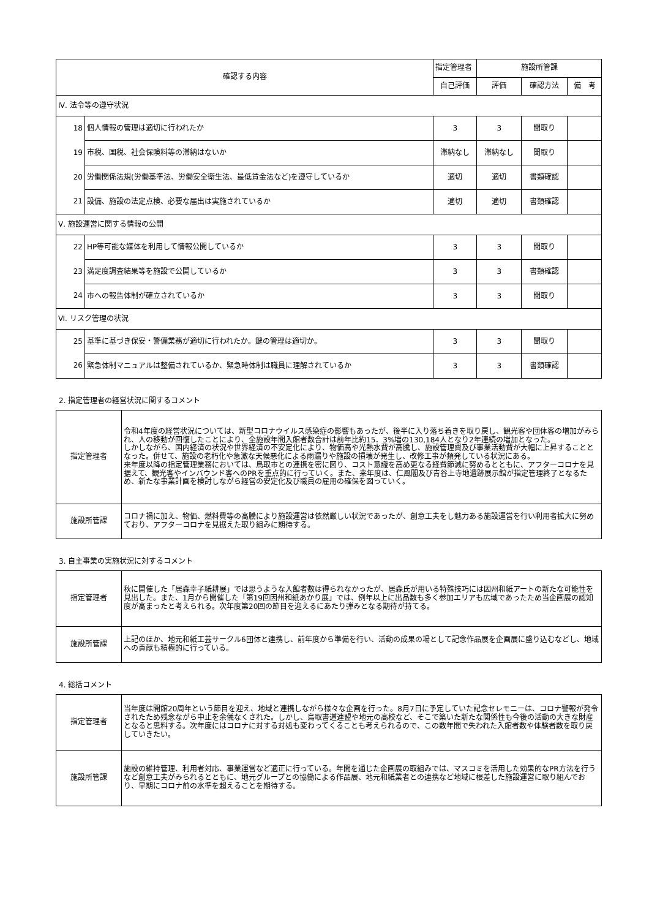| 確認する内容 | | 指定管理者 | 施設所管課 | | |
| --- | --- | --- | --- | --- | --- |
| | | 自己評価 | 評価 | 確認方法 | 備 考 |
| Ⅳ. 法令等の遵守状況 | | | | | |
| 18 | 個人情報の管理は適切に行われたか | 3 | 3 | 聞取り | |
| 19 | 市税、国税、社会保険料等の滞納はないか | 滞納なし | 滞納なし | 聞取り | |
| 20 | 労働関係法規(労働基準法、労働安全衛生法、最低賃金法など)を遵守しているか | 適切 | 適切 | 書類確認 | |
| 21 | 設備、施設の法定点検、必要な届出は実施されているか | 適切 | 適切 | 書類確認 | |
| Ⅴ. 施設運営に関する情報の公開 | | | | | |
| 22 | HP等可能な媒体を利用して情報公開しているか | 3 | 3 | 聞取り | |
| 23 | 満足度調査結果等を施設で公開しているか | 3 | 3 | 書類確認 | |
| 24 | 市への報告体制が確立されているか | 3 | 3 | 聞取り | |
| Ⅵ. リスク管理の状況 | | | | | |
| 25 | 基準に基づき保安・警備業務が適切に行われたか。鍵の管理は適切か。 | 3 | 3 | 聞取り | |
| 26 | 緊急体制マニュアルは整備されているか、緊急時体制は職員に理解されているか | 3 | 3 | 書類確認 | |
2. 指定管理者の経営状況に関するコメント
| 指定管理者 | 令和4年度の経営状況については、新型コロナウイルス感染症の影響もあったが、後半に入り落ち着きを取り戻し、観光客や団体客の増加がみられ、人の移動が回復したことにより、全施設年間入館者数合計は前年比約15．3%増の130,184人となり2年連続の増加となった。 しかしながら、国内経済の状況や世界経済の不安定化により、物価高や光熱水費が高騰し、施設管理費及び事業活動費が大幅に上昇することとなった。併せて、施設の老朽化や急激な天候悪化による雨漏りや施設の損壊が発生し、改修工事が頻発している状況にある。 来年度以降の指定管理業務においては、鳥取市との連携を密に図り、コスト意識を高め更なる経費節減に努めるとともに、アフターコロナを見据えて、観光客やインバウンド客へのPRを重点的に行っていく。また、来年度は、仁風閣及び青谷上寺地遺跡展示館が指定管理終了となるため、新たな事業計画を検討しながら経営の安定化及び職員の雇用の確保を図っていく。 |
| 施設所管課 | コロナ禍に加え、物価、燃料費等の高騰により施設運営は依然厳しい状況であったが、創意工夫をし魅力ある施設運営を行い利用者拡大に努めており、アフターコロナを見据えた取り組みに期待する。 |
3. 自主事業の実施状況に対するコメント
| 指定管理者 | 秋に開催した「居森幸子紙耕展」では思うような入館者数は得られなかったが、居森氏が用いる特殊技巧には因州和紙アートの新たな可能性を見出した。また、1月から開催した「第19回因州和紙あかり展」では、例年以上に出品数も多く参加エリアも広域であったため当企画展の認知度が高まったと考えられる。次年度第20回の節目を迎えるにあたり弾みとなる期待が持てる。 |
| 施設所管課 | 上記のほか、地元和紙工芸サークル6団体と連携し、前年度から準備を行い、活動の成果の場として記念作品展を企画展に盛り込むなどし、地域への貢献も積極的に行っている。 |
4. 総括コメント
| 指定管理者 | 当年度は開館20周年という節目を迎え、地域と連携しながら様々な企画を行った。8月7日に予定していた記念セレモニーは、コロナ警報が発令されたため残念ながら中止を余儀なくされた。しかし、鳥取書道連盟や地元の高校など、そこで築いた新たな関係性も今後の活動の大きな財産となると思料する。次年度にはコロナに対する対処も変わってくることも考えられるので、この数年間で失われた入館者数や体験者数を取り戻していきたい。 |
| 施設所管課 | 施設の維持管理、利用者対応、事業運営など適正に行っている。年間を通じた企画展の取組みでは、マスコミを活用した効果的なPR方法を行うなど創意工夫がみられるとともに、地元グループとの協働による作品展、地元和紙業者との連携など地域に根差した施設運営に取り組んでおり、早期にコロナ前の水準を超えることを期待する。 |